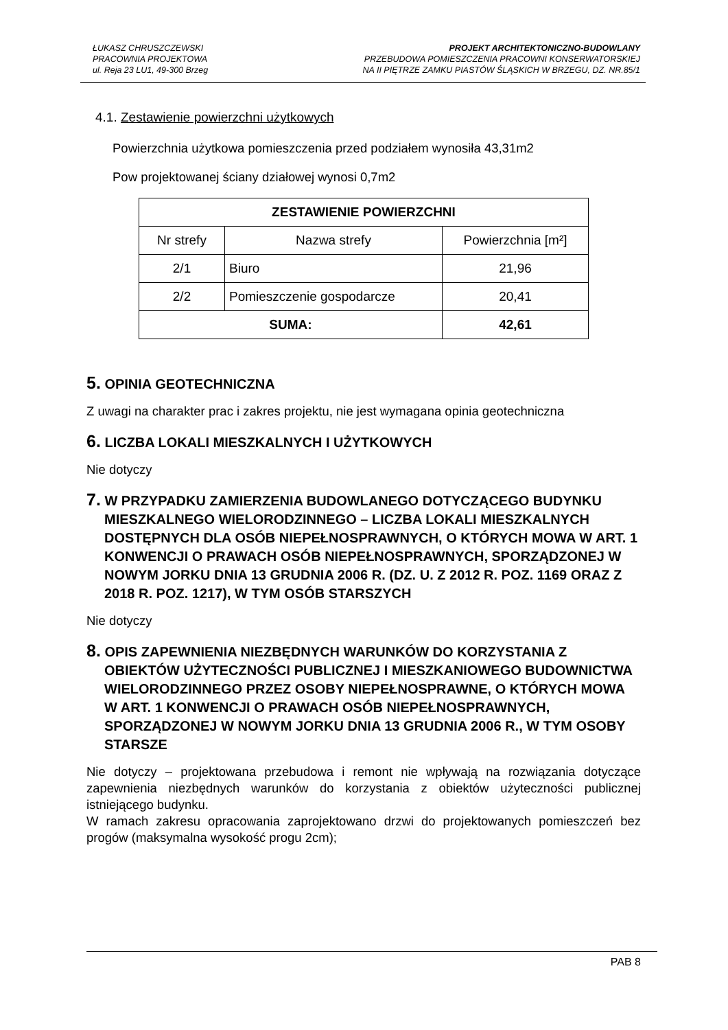ŁUKASZ CHRUSZCZEWSKI
PRACOWNIA PROJEKTOWA
ul. Reja 23 LU1, 49-300 Brzeg
PROJEKT ARCHITEKTONICZNO-BUDOWLANY
PRZEBUDOWA POMIESZCZENIA PRACOWNI KONSERWATORSKIEJ
NA II PIĘTRZE ZAMKU PIASTÓW ŚLĄSKICH W BRZEGU, DZ. NR.85/1
4.1. Zestawienie powierzchni użytkowych
Powierzchnia użytkowa pomieszczenia przed podziałem wynosiła 43,31m2
Pow projektowanej ściany działowej wynosi 0,7m2
| ZESTAWIENIE POWIERZCHNI | | |
| --- | --- | --- |
| Nr strefy | Nazwa strefy | Powierzchnia [m²] |
| 2/1 | Biuro | 21,96 |
| 2/2 | Pomieszczenie gospodarcze | 20,41 |
| SUMA: | | 42,61 |
5. OPINIA GEOTECHNICZNA
Z uwagi na charakter prac i zakres projektu, nie jest wymagana opinia geotechniczna
6. LICZBA LOKALI MIESZKALNYCH I UŻYTKOWYCH
Nie dotyczy
7. W PRZYPADKU ZAMIERZENIA BUDOWLANEGO DOTYCZĄCEGO BUDYNKU MIESZKALNEGO WIELORODZINNEGO – LICZBA LOKALI MIESZKALNYCH DOSTĘPNYCH DLA OSÓB NIEPEŁNOSPRAWNYCH, O KTÓRYCH MOWA W ART. 1 KONWENCJI O PRAWACH OSÓB NIEPEŁNOSPRAWNYCH, SPORZĄDZONEJ W NOWYM JORKU DNIA 13 GRUDNIA 2006 R. (DZ. U. Z 2012 R. POZ. 1169 ORAZ Z 2018 R. POZ. 1217), W TYM OSÓB STARSZYCH
Nie dotyczy
8. OPIS ZAPEWNIENIA NIEZBĘDNYCH WARUNKÓW DO KORZYSTANIA Z OBIEKTÓW UŻYTECZNOŚCI PUBLICZNEJ I MIESZKANIOWEGO BUDOWNICTWA WIELORODZINNEGO PRZEZ OSOBY NIEPEŁNOSPRAWNE, O KTÓRYCH MOWA W ART. 1 KONWENCJI O PRAWACH OSÓB NIEPEŁNOSPRAWNYCH, SPORZĄDZONEJ W NOWYM JORKU DNIA 13 GRUDNIA 2006 R., W TYM OSOBY STARSZE
Nie dotyczy – projektowana przebudowa i remont nie wpływają na rozwiązania dotyczące zapewnienia niezbędnych warunków do korzystania z obiektów użyteczności publicznej istniejącego budynku.
W ramach zakresu opracowania zaprojektowano drzwi do projektowanych pomieszczeń bez progów (maksymalna wysokość progu 2cm);
PAB 8